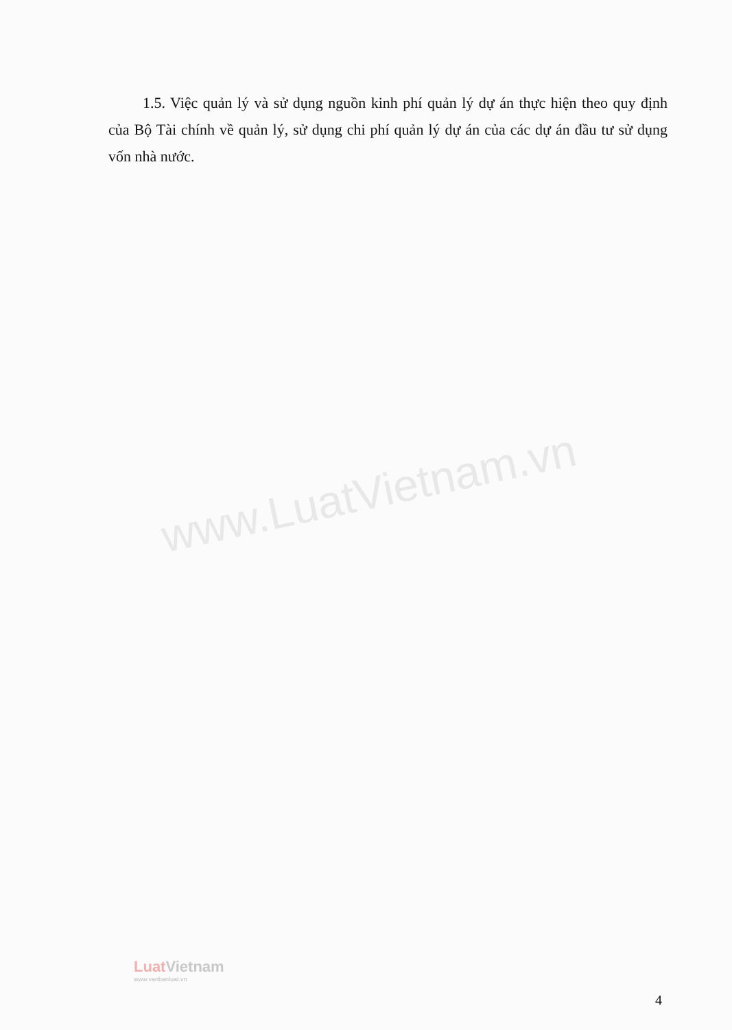www.LuatVietnam.vn
1.5. Việc quản lý và sử dụng nguồn kinh phí quản lý dự án thực hiện theo quy định của Bộ Tài chính về quản lý, sử dụng chi phí quản lý dự án của các dự án đầu tư sử dụng vốn nhà nước.
LuatVietnam
www.vanbanluat.vn
4